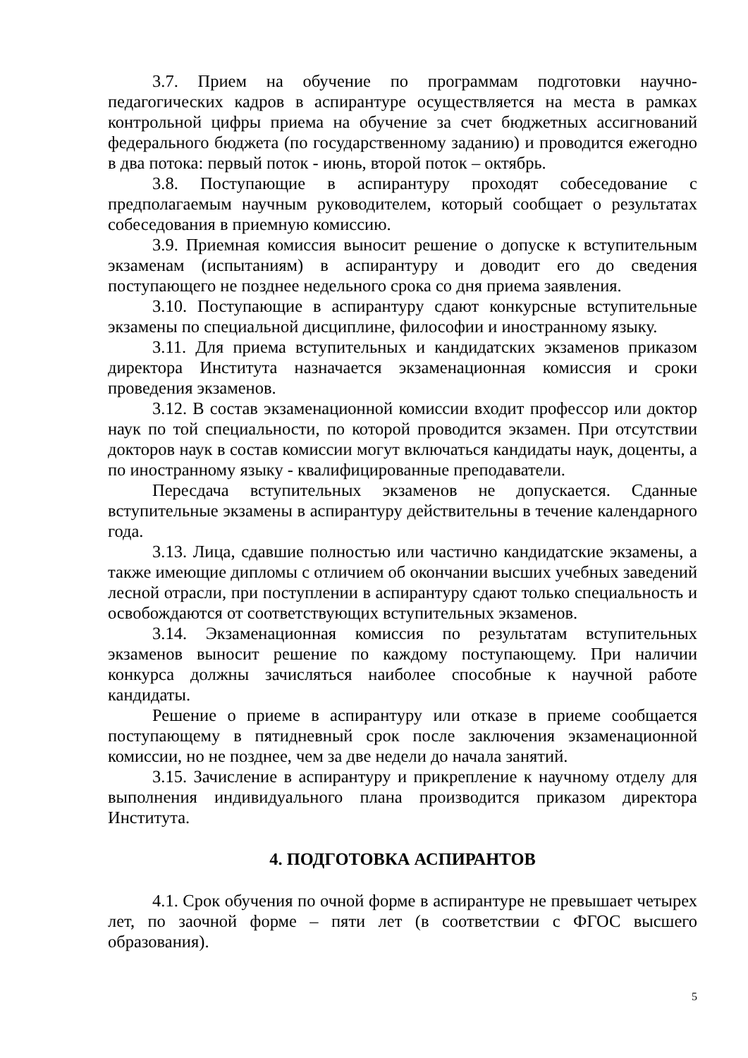3.7. Прием на обучение по программам подготовки научно-педагогических кадров в аспирантуре осуществляется на места в рамках контрольной цифры приема на обучение за счет бюджетных ассигнований федерального бюджета (по государственному заданию) и проводится ежегодно в два потока: первый поток - июнь, второй поток – октябрь.
3.8. Поступающие в аспирантуру проходят собеседование с предполагаемым научным руководителем, который сообщает о результатах собеседования в приемную комиссию.
3.9. Приемная комиссия выносит решение о допуске к вступительным экзаменам (испытаниям) в аспирантуру и доводит его до сведения поступающего не позднее недельного срока со дня приема заявления.
3.10. Поступающие в аспирантуру сдают конкурсные вступительные экзамены по специальной дисциплине, философии и иностранному языку.
3.11. Для приема вступительных и кандидатских экзаменов приказом директора Института назначается экзаменационная комиссия и сроки проведения экзаменов.
3.12. В состав экзаменационной комиссии входит профессор или доктор наук по той специальности, по которой проводится экзамен. При отсутствии докторов наук в состав комиссии могут включаться кандидаты наук, доценты, а по иностранному языку - квалифицированные преподаватели.
Пересдача вступительных экзаменов не допускается. Сданные вступительные экзамены в аспирантуру действительны в течение календарного года.
3.13. Лица, сдавшие полностью или частично кандидатские экзамены, а также имеющие дипломы с отличием об окончании высших учебных заведений лесной отрасли, при поступлении в аспирантуру сдают только специальность и освобождаются от соответствующих вступительных экзаменов.
3.14. Экзаменационная комиссия по результатам вступительных экзаменов выносит решение по каждому поступающему. При наличии конкурса должны зачисляться наиболее способные к научной работе кандидаты.
Решение о приеме в аспирантуру или отказе в приеме сообщается поступающему в пятидневный срок после заключения экзаменационной комиссии, но не позднее, чем за две недели до начала занятий.
3.15. Зачисление в аспирантуру и прикрепление к научному отделу для выполнения индивидуального плана производится приказом директора Института.
4. ПОДГОТОВКА АСПИРАНТОВ
4.1. Срок обучения по очной форме в аспирантуре не превышает четырех лет, по заочной форме – пяти лет (в соответствии с ФГОС высшего образования).
5